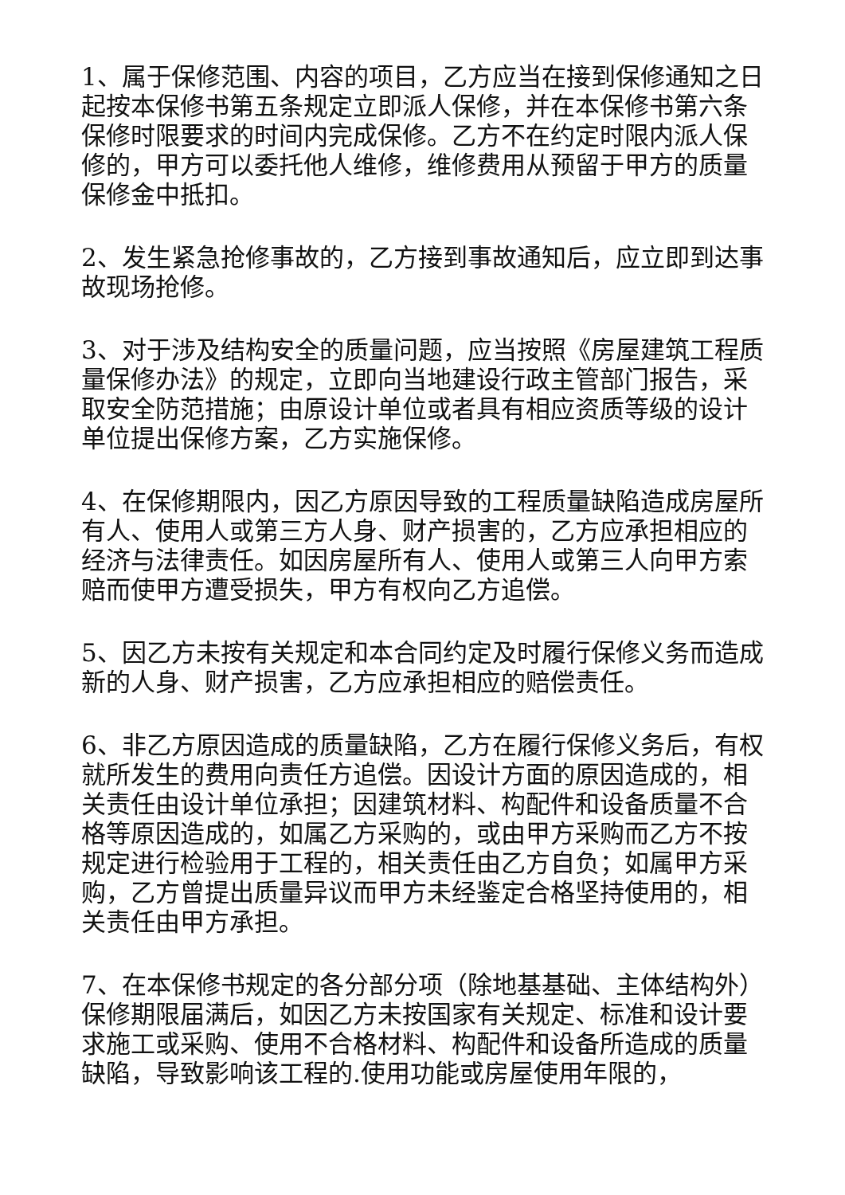1、属于保修范围、内容的项目，乙方应当在接到保修通知之日起按本保修书第五条规定立即派人保修，并在本保修书第六条保修时限要求的时间内完成保修。乙方不在约定时限内派人保修的，甲方可以委托他人维修，维修费用从预留于甲方的质量保修金中抵扣。
2、发生紧急抢修事故的，乙方接到事故通知后，应立即到达事故现场抢修。
3、对于涉及结构安全的质量问题，应当按照《房屋建筑工程质量保修办法》的规定，立即向当地建设行政主管部门报告，采取安全防范措施；由原设计单位或者具有相应资质等级的设计单位提出保修方案，乙方实施保修。
4、在保修期限内，因乙方原因导致的工程质量缺陷造成房屋所有人、使用人或第三方人身、财产损害的，乙方应承担相应的经济与法律责任。如因房屋所有人、使用人或第三人向甲方索赔而使甲方遭受损失，甲方有权向乙方追偿。
5、因乙方未按有关规定和本合同约定及时履行保修义务而造成新的人身、财产损害，乙方应承担相应的赔偿责任。
6、非乙方原因造成的质量缺陷，乙方在履行保修义务后，有权就所发生的费用向责任方追偿。因设计方面的原因造成的，相关责任由设计单位承担；因建筑材料、构配件和设备质量不合格等原因造成的，如属乙方采购的，或由甲方采购而乙方不按规定进行检验用于工程的，相关责任由乙方自负；如属甲方采购，乙方曾提出质量异议而甲方未经鉴定合格坚持使用的，相关责任由甲方承担。
7、在本保修书规定的各分部分项（除地基基础、主体结构外）保修期限届满后，如因乙方未按国家有关规定、标准和设计要求施工或采购、使用不合格材料、构配件和设备所造成的质量缺陷，导致影响该工程的.使用功能或房屋使用年限的，